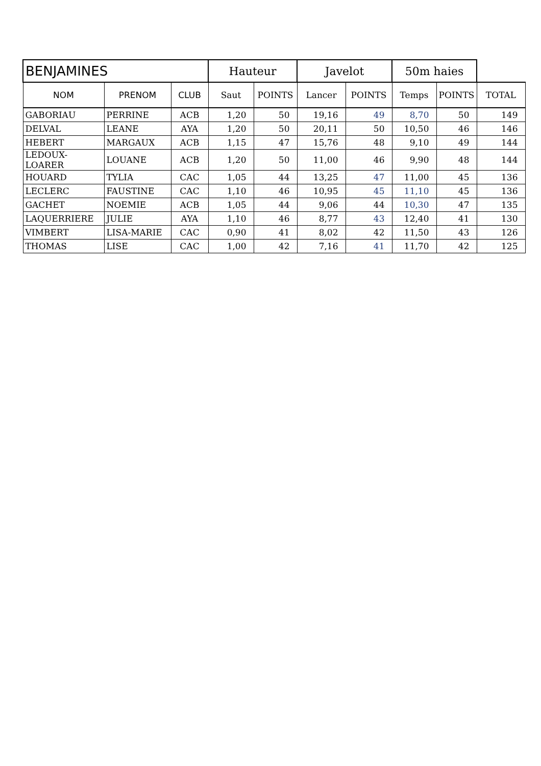| BENJAMINES | | | Hauteur | | Javelot | | 50m haies | | |
| --- | --- | --- | --- | --- | --- | --- | --- | --- | --- |
| NOM | PRENOM | CLUB | Saut | POINTS | Lancer | POINTS | Temps | POINTS | TOTAL |
| GABORIAU | PERRINE | ACB | 1,20 | 50 | 19,16 | 49 | 8,70 | 50 | 149 |
| DELVAL | LEANE | AYA | 1,20 | 50 | 20,11 | 50 | 10,50 | 46 | 146 |
| HEBERT | MARGAUX | ACB | 1,15 | 47 | 15,76 | 48 | 9,10 | 49 | 144 |
| LEDOUX-LOARER | LOUANE | ACB | 1,20 | 50 | 11,00 | 46 | 9,90 | 48 | 144 |
| HOUARD | TYLIA | CAC | 1,05 | 44 | 13,25 | 47 | 11,00 | 45 | 136 |
| LECLERC | FAUSTINE | CAC | 1,10 | 46 | 10,95 | 45 | 11,10 | 45 | 136 |
| GACHET | NOEMIE | ACB | 1,05 | 44 | 9,06 | 44 | 10,30 | 47 | 135 |
| LAQUERRIERE | JULIE | AYA | 1,10 | 46 | 8,77 | 43 | 12,40 | 41 | 130 |
| VIMBERT | LISA-MARIE | CAC | 0,90 | 41 | 8,02 | 42 | 11,50 | 43 | 126 |
| THOMAS | LISE | CAC | 1,00 | 42 | 7,16 | 41 | 11,70 | 42 | 125 |